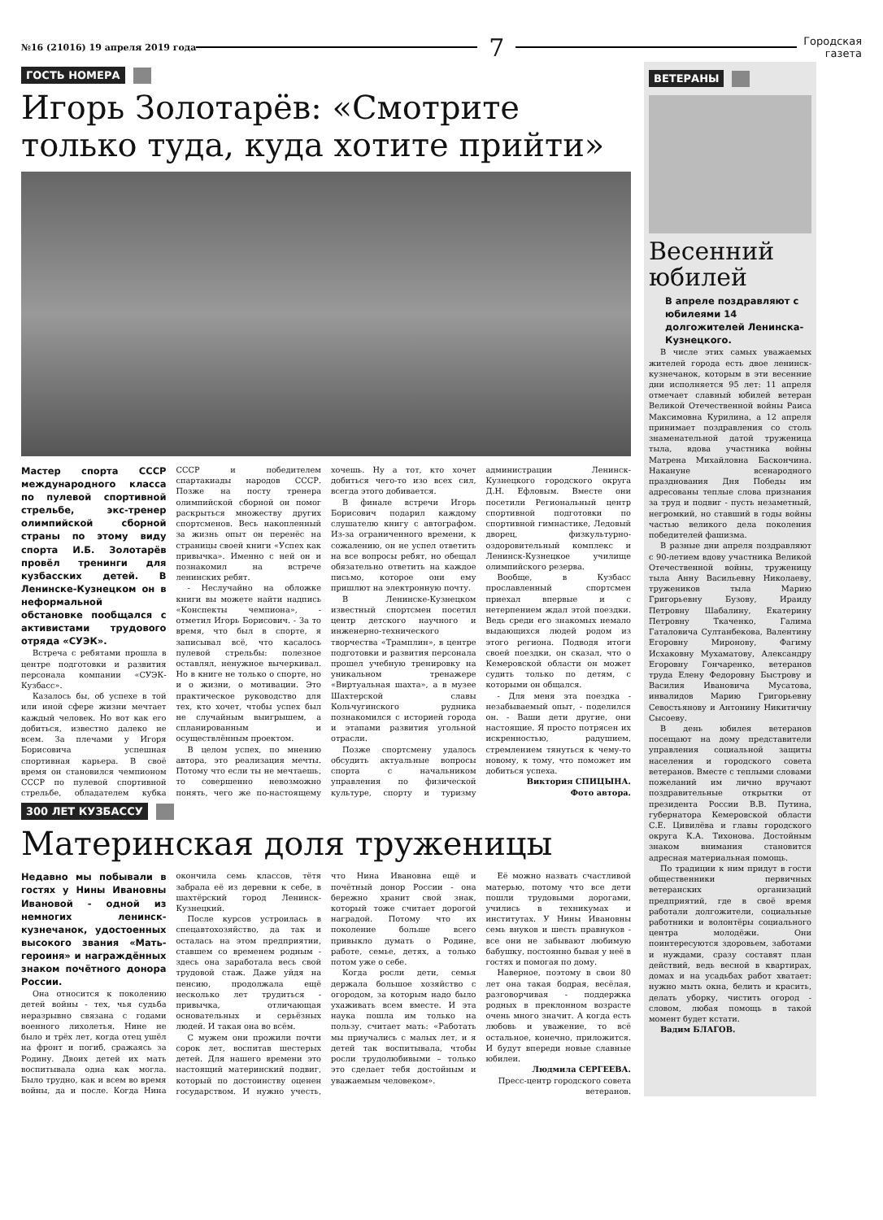№16 (21016) 19 апреля 2019 года 7 Городская
газета
ГОСТЬ НОМЕРА
Игорь Золотарёв: «Смотрите только туда, куда хотите прийти»
Мастер спорта СССР международного класса по пулевой спортивной стрельбе, экс-тренер олимпийской сборной страны по этому виду спорта И.Б. Золотарёв провёл тренинги для кузбасских детей. В Ленинске-Кузнецком он в неформальной обстановке пообщался с активистами трудового отряда «СУЭК».
Встреча с ребятами прошла в центре подготовки и развития персонала компании «СУЭК-Кузбасс».
Казалось бы, об успехе в той или иной сфере жизни мечтает каждый человек. Но вот как его добиться, известно далеко не всем. За плечами у Игоря Борисовича успешная спортивная карьера. В своё время он становился чемпионом СССР по пулевой спортивной стрельбе, обладателем кубка СССР и победителем спартакиады народов СССР. Позже на посту тренера олимпийской сборной он помог раскрыться множеству других спортсменов. Весь накопленный за жизнь опыт он перенёс на страницы своей книги «Успех как привычка». Именно с ней он и познакомил на встрече ленинских ребят.
- Неслучайно на обложке книги вы можете найти надпись «Конспекты чемпиона», - отметил Игорь Борисович. - За то время, что был в спорте, я записывал всё, что касалось пулевой стрельбы: полезное оставлял, ненужное вычеркивал. Но в книге не только о спорте, но и о жизни, о мотивации. Это практическое руководство для тех, кто хочет, чтобы успех был не случайным выигрышем, а спланированным и осуществлённым проектом.
В целом успех, по мнению автора, это реализация мечты. Потому что если ты не мечтаешь, то совершенно невозможно понять, чего же по-настоящему хочешь. Ну а тот, кто хочет добиться чего-то изо всех сил, всегда этого добивается.
В финале встречи Игорь Борисович подарил каждому слушателю книгу с автографом. Из-за ограниченного времени, к сожалению, он не успел ответить на все вопросы ребят, но обещал обязательно ответить на каждое письмо, которое они ему пришлют на электронную почту.
В Ленинске-Кузнецком известный спортсмен посетил центр детского научного и инженерно-технического творчества «Трамплин», в центре подготовки и развития персонала прошел учебную тренировку на уникальном тренажере «Виртуальная шахта», а в музее Шахтерской славы Кольчугинского рудника познакомился с историей города и этапами развития угольной отрасли.
Позже спортсмену удалось обсудить актуальные вопросы спорта с начальником управления по физической культуре, спорту и туризму администрации Ленинск-Кузнецкого городского округа Д.Н. Ефловым. Вместе они посетили Региональный центр спортивной подготовки по спортивной гимнастике, Ледовый дворец, физкультурно-оздоровительный комплекс и Ленинск-Кузнецкое училище олимпийского резерва.
Вообще, в Кузбасс прославленный спортсмен приехал впервые и с нетерпением ждал этой поездки. Ведь среди его знакомых немало выдающихся людей родом из этого региона. Подводя итоги своей поездки, он сказал, что о Кемеровской области он может судить только по детям, с которыми он общался.
- Для меня эта поездка - незабываемый опыт, - поделился он. - Ваши дети другие, они настоящие. Я просто потрясен их искренностью, радушием, стремлением тянуться к чему-то новому, к тому, что поможет им добиться успеха.
Виктория СПИЦЫНА.
Фото автора.
300 ЛЕТ КУЗБАССУ
Материнская доля труженицы
Недавно мы побывали в гостях у Нины Ивановны Ивановой - одной из немногих ленинск-кузнечанок, удостоенных высокого звания «Мать-героиня» и награждённых знаком почётного донора России.
Она относится к поколению детей войны - тех, чья судьба неразрывно связана с годами военного лихолетья. Нине не было и трёх лет, когда отец ушёл на фронт и погиб, сражаясь за Родину. Двоих детей их мать воспитывала одна как могла. Было трудно, как и всем во время войны, да и после. Когда Нина окончила семь классов, тётя забрала её из деревни к себе, в шахтёрский город Ленинск-Кузнецкий.
После курсов устроилась в спецавтохозяйство, да так и осталась на этом предприятии, ставшем со временем родным - здесь она заработала весь свой трудовой стаж. Даже уйдя на пенсию, продолжала ещё несколько лет трудиться - привычка, отличающая основательных и серьёзных людей. И такая она во всём.
С мужем они прожили почти сорок лет, воспитав шестерых детей. Для нашего времени это настоящий материнский подвиг, который по достоинству оценен государством. И нужно учесть, что Нина Ивановна ещё и почётный донор России - она бережно хранит свой знак, который тоже считает дорогой наградой. Потому что их поколение больше всего привыкло думать о Родине, работе, семье, детях, а только потом уже о себе.
Когда росли дети, семья держала большое хозяйство с огородом, за которым надо было ухаживать всем вместе. И эта наука пошла им только на пользу, считает мать: «Работать мы приучались с малых лет, и я детей так воспитывала, чтобы росли трудолюбивыми – только это сделает тебя достойным и уважаемым человеком».
Её можно назвать счастливой матерью, потому что все дети пошли трудовыми дорогами, учились в техникумах и институтах. У Нины Ивановны семь внуков и шесть правнуков - все они не забывают любимую бабушку, постоянно бывая у неё в гостях и помогая по дому.
Наверное, поэтому в свои 80 лет она такая бодрая, весёлая, разговорчивая - поддержка родных в преклонном возрасте очень много значит. А когда есть любовь и уважение, то всё остальное, конечно, приложится. И будут впереди новые славные юбилеи.
Людмила СЕРГЕЕВА.
Пресс-центр городского совета ветеранов.
ВЕТЕРАНЫ
Весенний юбилей
В апреле поздравляют с юбилеями 14 долгожителей Ленинска-Кузнецкого.
В числе этих самых уважаемых жителей города есть двое ленинск-кузнечанок, которым в эти весенние дни исполняется 95 лет: 11 апреля отмечает славный юбилей ветеран Великой Отечественной войны Раиса Максимовна Курилина, а 12 апреля принимает поздравления со столь знаменательной датой труженица тыла, вдова участника войны Матрена Михайловна Баскончина. Накануне всенародного празднования Дня Победы им адресованы теплые слова признания за труд и подвиг - пусть незаметный, негромкий, но ставший в годы войны частью великого дела поколения победителей фашизма.
В разные дни апреля поздравляют с 90-летием вдову участника Великой Отечественной войны, труженицу тыла Анну Васильевну Николаеву, тружеников тыла Марию Григорьевну Бузову, Ираиду Петровну Шабалину, Екатерину Петровну Ткаченко, Галима Гаталовича Султанбекова, Валентину Егоровну Миронову, Фагиму Исхаковну Мухаматову, Александру Егоровну Гончаренко, ветеранов труда Елену Федоровну Быстрову и Василия Ивановича Мусатова, инвалидов Марию Григорьевну Севостьянову и Антонину Никитичну Сысоеву.
В день юбилея ветеранов посещают на дому представители управления социальной защиты населения и городского совета ветеранов. Вместе с теплыми словами пожеланий им лично вручают поздравительные открытки от президента России В.В. Путина, губернатора Кемеровской области С.Е. Цивилёва и главы городского округа К.А. Тихонова. Достойным знаком внимания становится адресная материальная помощь.
По традиции к ним придут в гости общественники первичных ветеранских организаций предприятий, где в своё время работали долгожители, социальные работники и волонтёры социального центра молодёжи. Они поинтересуются здоровьем, заботами и нуждами, сразу составят план действий, ведь весной в квартирах, домах и на усадьбах работ хватает: нужно мыть окна, белить и красить, делать уборку, чистить огород - словом, любая помощь в такой момент будет кстати.
Вадим БЛАГОВ.